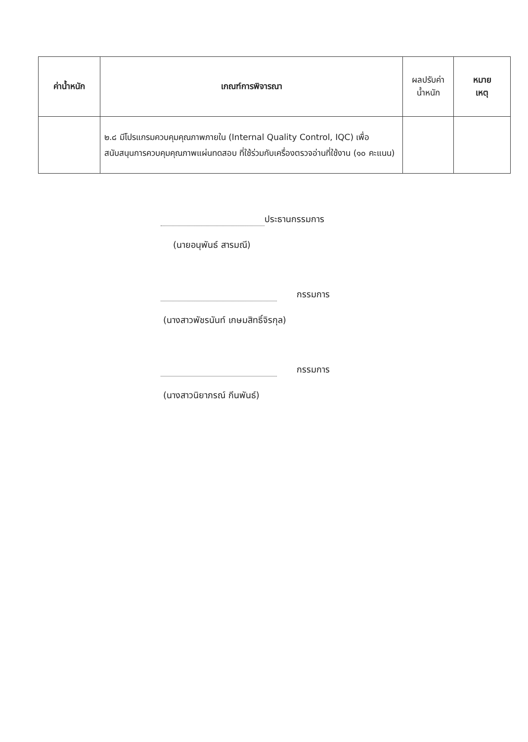| ค่าน้ำหนัก | เกณฑ์การพิจารณา | ผลปรับค่า น้ำหนัก | หมาย เหตุ |
| --- | --- | --- | --- |
| | ๒.๘ มีโปรแกรมควบคุมคุณภาพภายใน (Internal Quality Control, IQC) เพื่อสนับสนุนการควบคุมคุณภาพแผ่นทดสอบ ที่ใช้ร่วมกับเครื่องตรวจอ่านที่ใช้งาน (๑๐ คะแนน) | | |
ประธานกรรมการ
(นายอนุพันธ์ สารมณี)
กรรมการ
(นางสาวพัชรนันท์ เกษมสิทธิ์จิรกุล)
กรรมการ
(นางสาวนิยาภรณ์ กีนพันธ์)